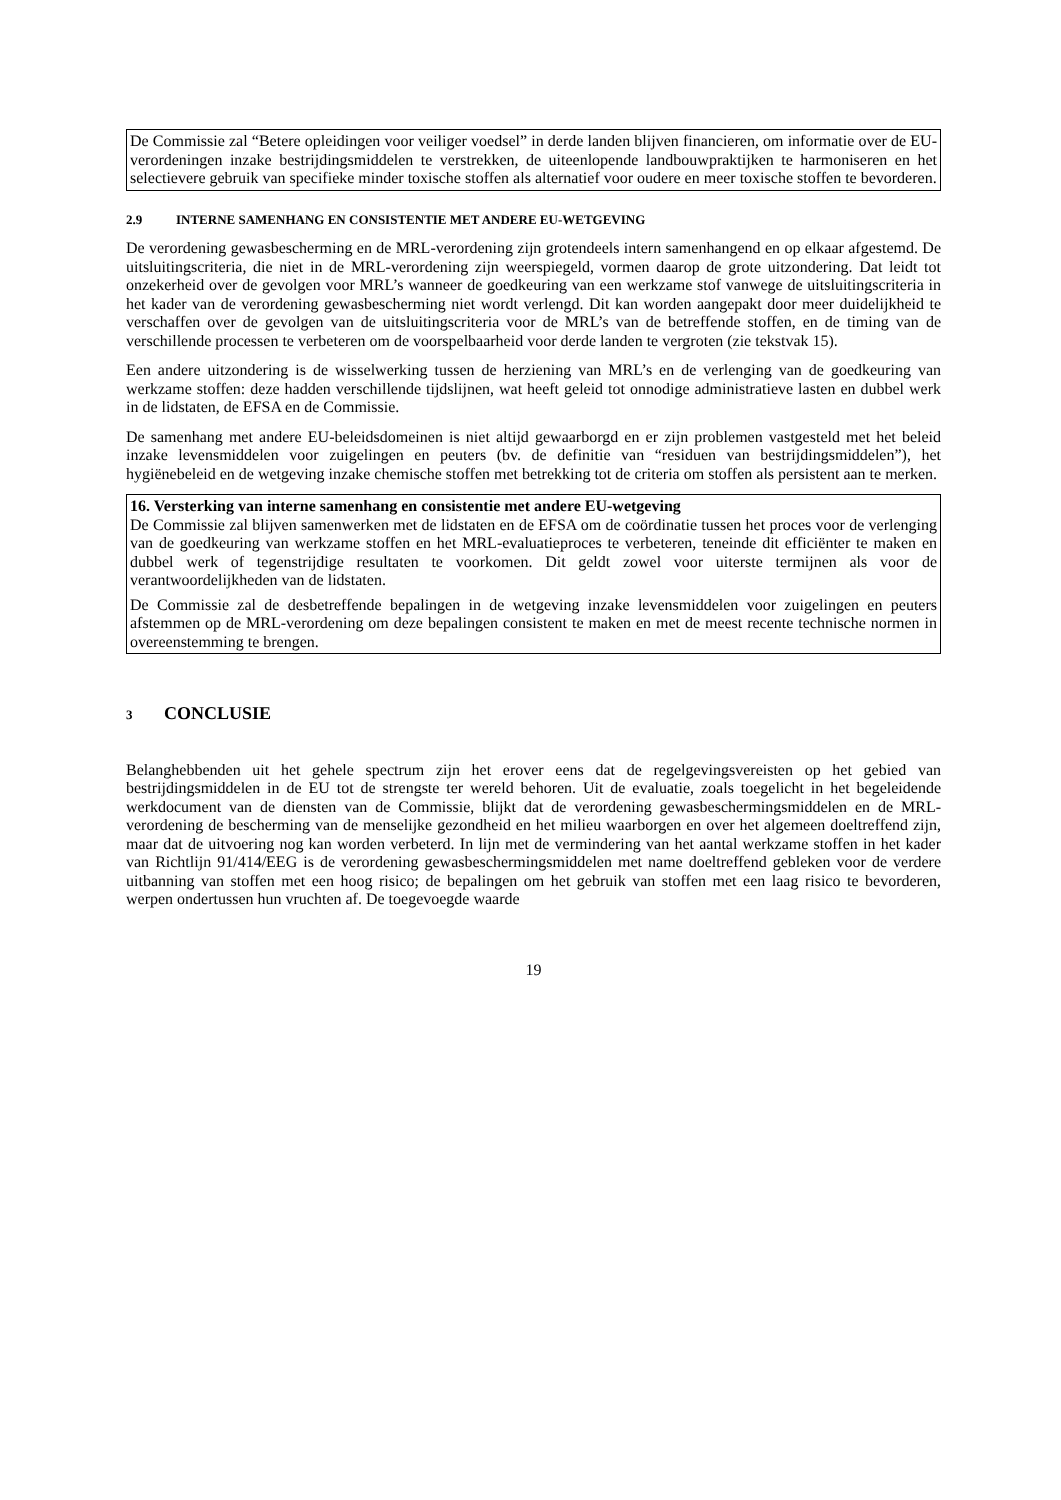De Commissie zal “Betere opleidingen voor veiliger voedsel” in derde landen blijven financieren, om informatie over de EU-verordeningen inzake bestrijdingsmiddelen te verstrekken, de uiteenlopende landbouwpraktijken te harmoniseren en het selectievere gebruik van specifieke minder toxische stoffen als alternatief voor oudere en meer toxische stoffen te bevorderen.
2.9 INTERNE SAMENHANG EN CONSISTENTIE MET ANDERE EU-WETGEVING
De verordening gewasbescherming en de MRL-verordening zijn grotendeels intern samenhangend en op elkaar afgestemd. De uitsluitingscriteria, die niet in de MRL-verordening zijn weerspiegeld, vormen daarop de grote uitzondering. Dat leidt tot onzekerheid over de gevolgen voor MRL’s wanneer de goedkeuring van een werkzame stof vanwege de uitsluitingscriteria in het kader van de verordening gewasbescherming niet wordt verlengd. Dit kan worden aangepakt door meer duidelijkheid te verschaffen over de gevolgen van de uitsluitingscriteria voor de MRL’s van de betreffende stoffen, en de timing van de verschillende processen te verbeteren om de voorspelbaarheid voor derde landen te vergroten (zie tekstvak 15).
Een andere uitzondering is de wisselwerking tussen de herziening van MRL’s en de verlenging van de goedkeuring van werkzame stoffen: deze hadden verschillende tijdslijnen, wat heeft geleid tot onnodige administratieve lasten en dubbel werk in de lidstaten, de EFSA en de Commissie.
De samenhang met andere EU-beleidsdomeinen is niet altijd gewaarborgd en er zijn problemen vastgesteld met het beleid inzake levensmiddelen voor zuigelingen en peuters (bv. de definitie van “residuen van bestrijdingsmiddelen”), het hygiënebeleid en de wetgeving inzake chemische stoffen met betrekking tot de criteria om stoffen als persistent aan te merken.
16. Versterking van interne samenhang en consistentie met andere EU-wetgeving
De Commissie zal blijven samenwerken met de lidstaten en de EFSA om de coördinatie tussen het proces voor de verlenging van de goedkeuring van werkzame stoffen en het MRL-evaluatieproces te verbeteren, teneinde dit efficiënter te maken en dubbel werk of tegenstrijdige resultaten te voorkomen. Dit geldt zowel voor uiterste termijnen als voor de verantwoordelijkheden van de lidstaten.
De Commissie zal de desbetreffende bepalingen in de wetgeving inzake levensmiddelen voor zuigelingen en peuters afstemmen op de MRL-verordening om deze bepalingen consistent te maken en met de meest recente technische normen in overeenstemming te brengen.
3 CONCLUSIE
Belanghebbenden uit het gehele spectrum zijn het erover eens dat de regelgevingsvereisten op het gebied van bestrijdingsmiddelen in de EU tot de strengste ter wereld behoren. Uit de evaluatie, zoals toegelicht in het begeleidende werkdocument van de diensten van de Commissie, blijkt dat de verordening gewasbeschermingsmiddelen en de MRL-verordening de bescherming van de menselijke gezondheid en het milieu waarborgen en over het algemeen doeltreffend zijn, maar dat de uitvoering nog kan worden verbeterd. In lijn met de vermindering van het aantal werkzame stoffen in het kader van Richtlijn 91/414/EEG is de verordening gewasbeschermingsmiddelen met name doeltreffend gebleken voor de verdere uitbanning van stoffen met een hoog risico; de bepalingen om het gebruik van stoffen met een laag risico te bevorderen, werpen ondertussen hun vruchten af. De toegevoegde waarde
19